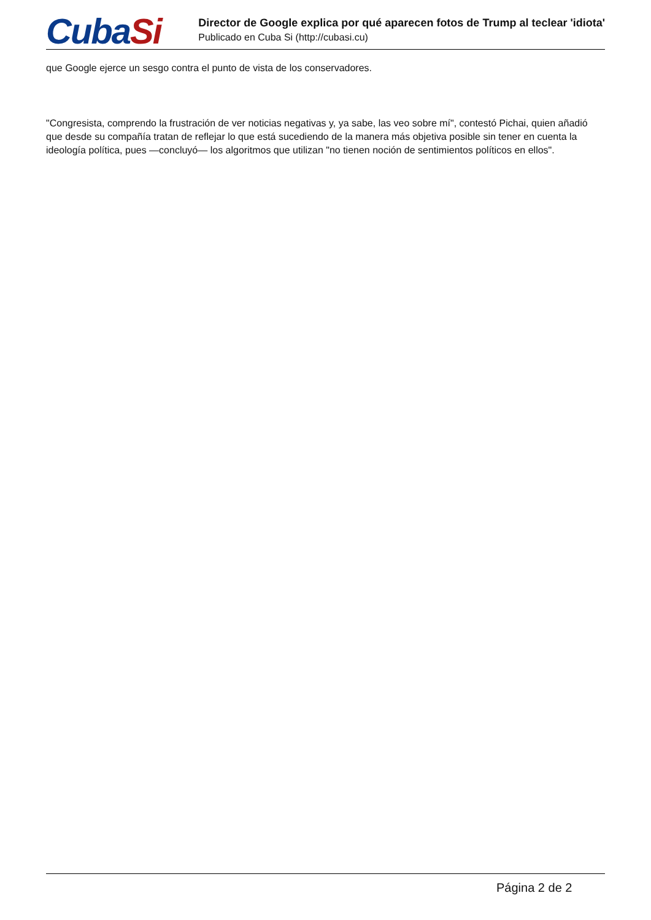CubaSi
Director de Google explica por qué aparecen fotos de Trump al teclear 'idiota'
Publicado en Cuba Si (http://cubasi.cu)
que Google ejerce un sesgo contra el punto de vista de los conservadores.
"Congresista, comprendo la frustración de ver noticias negativas y, ya sabe, las veo sobre mí", contestó Pichai, quien añadió que desde su compañía tratan de reflejar lo que está sucediendo de la manera más objetiva posible sin tener en cuenta la ideología política, pues —concluyó— los algoritmos que utilizan "no tienen noción de sentimientos políticos en ellos".
Página 2 de 2